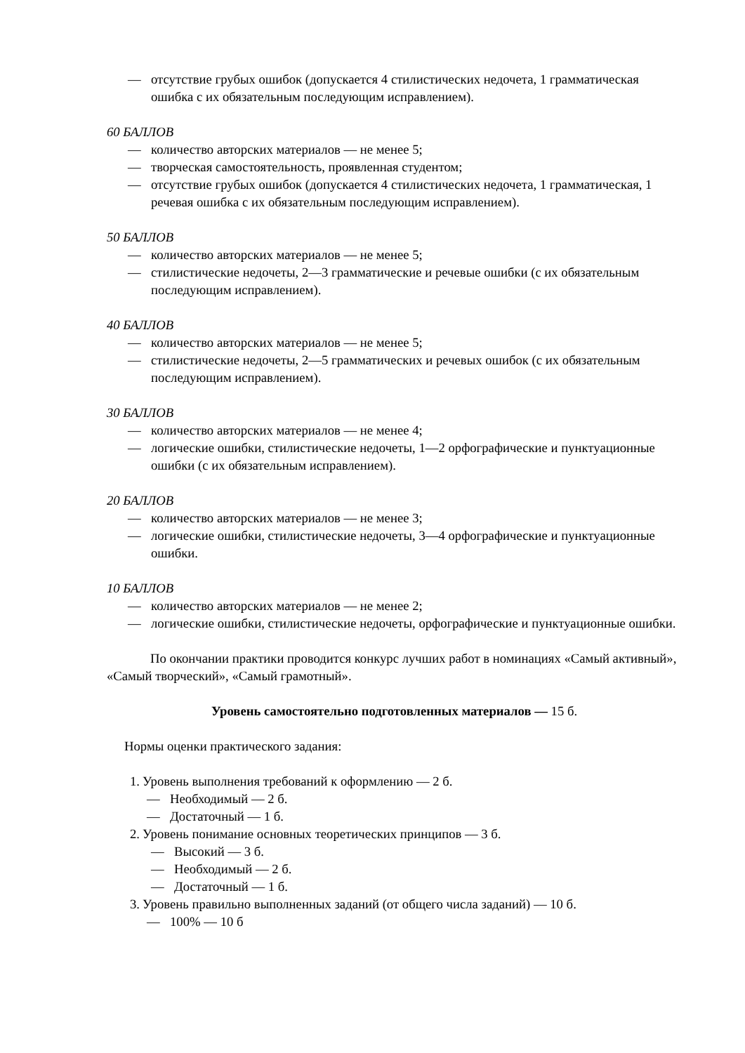— отсутствие грубых ошибок (допускается 4 стилистических недочета, 1 грамматическая ошибка с их обязательным последующим исправлением).
60 БАЛЛОВ
— количество авторских материалов — не менее 5;
— творческая самостоятельность, проявленная студентом;
— отсутствие грубых ошибок (допускается 4 стилистических недочета, 1 грамматическая, 1 речевая ошибка с их обязательным последующим исправлением).
50 БАЛЛОВ
— количество авторских материалов — не менее 5;
— стилистические недочеты, 2—3 грамматические и речевые ошибки (с их обязательным последующим исправлением).
40 БАЛЛОВ
— количество авторских материалов — не менее 5;
— стилистические недочеты, 2—5 грамматических и речевых ошибок (с их обязательным последующим исправлением).
30 БАЛЛОВ
— количество авторских материалов — не менее 4;
— логические ошибки, стилистические недочеты, 1—2 орфографические и пунктуационные ошибки (с их обязательным исправлением).
20 БАЛЛОВ
— количество авторских материалов — не менее 3;
— логические ошибки, стилистические недочеты, 3—4 орфографические и пунктуационные ошибки.
10 БАЛЛОВ
— количество авторских материалов — не менее 2;
— логические ошибки, стилистические недочеты, орфографические и пунктуационные ошибки.
По окончании практики проводится конкурс лучших работ в номинациях «Самый активный», «Самый творческий», «Самый грамотный».
Уровень самостоятельно подготовленных материалов — 15 б.
Нормы оценки практического задания:
1. Уровень выполнения требований к оформлению — 2 б.
— Необходимый — 2 б.
— Достаточный — 1 б.
2. Уровень понимание основных теоретических принципов — 3 б.
— Высокий — 3 б.
— Необходимый — 2 б.
— Достаточный — 1 б.
3. Уровень правильно выполненных заданий (от общего числа заданий) — 10 б.
— 100% — 10 б